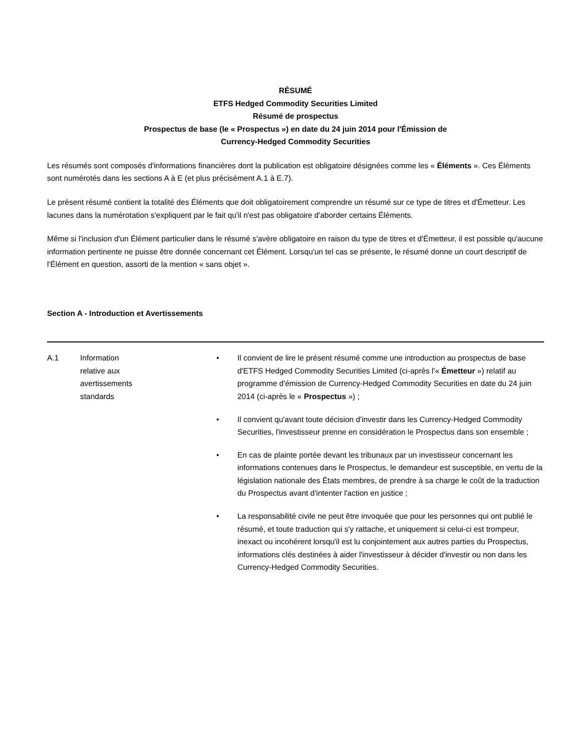RÉSUMÉ
ETFS Hedged Commodity Securities Limited
Résumé de prospectus
Prospectus de base (le « Prospectus ») en date du 24 juin 2014 pour l'Émission de
Currency-Hedged Commodity Securities
Les résumés sont composés d'informations financières dont la publication est obligatoire désignées comme les « Éléments ». Ces Éléments sont numérotés dans les sections A à E (et plus précisément A.1 à E.7).
Le présent résumé contient la totalité des Éléments que doit obligatoirement comprendre un résumé sur ce type de titres et d'Émetteur. Les lacunes dans la numérotation s'expliquent par le fait qu'il n'est pas obligatoire d'aborder certains Éléments.
Même si l'inclusion d'un Élément particulier dans le résumé s'avère obligatoire en raison du type de titres et d'Émetteur, il est possible qu'aucune information pertinente ne puisse être donnée concernant cet Élément. Lorsqu'un tel cas se présente, le résumé donne un court descriptif de l'Élément en question, assorti de la mention « sans objet ».
Section A - Introduction et Avertissements
| A.1 | Information relative aux avertissements standards | • Il convient de lire le présent résumé comme une introduction au prospectus de base d'ETFS Hedged Commodity Securities Limited (ci-après l'« Émetteur ») relatif au programme d'émission de Currency-Hedged Commodity Securities en date du 24 juin 2014 (ci-après le « Prospectus ») ; • Il convient qu'avant toute décision d'investir dans les Currency-Hedged Commodity Securities, l'investisseur prenne en considération le Prospectus dans son ensemble ; • En cas de plainte portée devant les tribunaux par un investisseur concernant les informations contenues dans le Prospectus, le demandeur est susceptible, en vertu de la législation nationale des États membres, de prendre à sa charge le coût de la traduction du Prospectus avant d'intenter l'action en justice ; • La responsabilité civile ne peut être invoquée que pour les personnes qui ont publié le résumé, et toute traduction qui s'y rattache, et uniquement si celui-ci est trompeur, inexact ou incohérent lorsqu'il est lu conjointement aux autres parties du Prospectus, informations clés destinées à aider l'investisseur à décider d'investir ou non dans les Currency-Hedged Commodity Securities. |